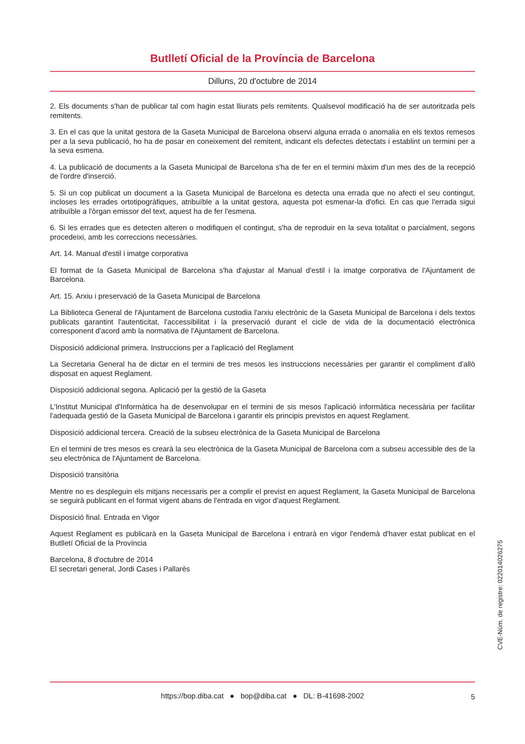Butlletí Oficial de la Província de Barcelona
Dilluns, 20 d'octubre de 2014
2. Els documents s'han de publicar tal com hagin estat lliurats pels remitents. Qualsevol modificació ha de ser autoritzada pels remitents.
3. En el cas que la unitat gestora de la Gaseta Municipal de Barcelona observi alguna errada o anomalia en els textos remesos per a la seva publicació, ho ha de posar en coneixement del remitent, indicant els defectes detectats i establint un termini per a la seva esmena.
4. La publicació de documents a la Gaseta Municipal de Barcelona s'ha de fer en el termini màxim d'un mes des de la recepció de l'ordre d'inserció.
5. Si un cop publicat un document a la Gaseta Municipal de Barcelona es detecta una errada que no afecti el seu contingut, incloses les errades ortotipogràfiques, atribuïble a la unitat gestora, aquesta pot esmenar-la d'ofici. En cas que l'errada sigui atribuïble a l'òrgan emissor del text, aquest ha de fer l'esmena.
6. Si les errades que es detecten alteren o modifiquen el contingut, s'ha de reproduir en la seva totalitat o parcialment, segons procedeixi, amb les correccions necessàries.
Art. 14. Manual d'estil i imatge corporativa
El format de la Gaseta Municipal de Barcelona s'ha d'ajustar al Manual d'estil i la imatge corporativa de l'Ajuntament de Barcelona.
Art. 15. Arxiu i preservació de la Gaseta Municipal de Barcelona
La Biblioteca General de l'Ajuntament de Barcelona custodia l'arxiu electrònic de la Gaseta Municipal de Barcelona i dels textos publicats garantint l'autenticitat, l'accessibilitat i la preservació durant el cicle de vida de la documentació electrònica corresponent d'acord amb la normativa de l'Ajuntament de Barcelona.
Disposició addicional primera. Instruccions per a l'aplicació del Reglament
La Secretaria General ha de dictar en el termini de tres mesos les instruccions necessàries per garantir el compliment d'allò disposat en aquest Reglament.
Disposició addicional segona. Aplicació per la gestió de la Gaseta
L'Institut Municipal d'Informàtica ha de desenvolupar en el termini de sis mesos l'aplicació informàtica necessària per facilitar l'adequada gestió de la Gaseta Municipal de Barcelona i garantir els principis previstos en aquest Reglament.
Disposició addicional tercera. Creació de la subseu electrònica de la Gaseta Municipal de Barcelona
En el termini de tres mesos es crearà la seu electrònica de la Gaseta Municipal de Barcelona com a subseu accessible des de la seu electrònica de l'Ajuntament de Barcelona.
Disposició transitòria
Mentre no es despleguin els mitjans necessaris per a complir el previst en aquest Reglament, la Gaseta Municipal de Barcelona se seguirà publicant en el format vigent abans de l'entrada en vigor d'aquest Reglament.
Disposició final. Entrada en Vigor
Aquest Reglament es publicarà en la Gaseta Municipal de Barcelona i entrarà en vigor l'endemà d'haver estat publicat en el Butlletí Oficial de la Província
Barcelona, 8 d'octubre de 2014
El secretari general, Jordi Cases i Pallarès
CVE-Núm. de registre: 022014026275
https://bop.diba.cat ● bop@diba.cat ● DL: B-41698-2002 5